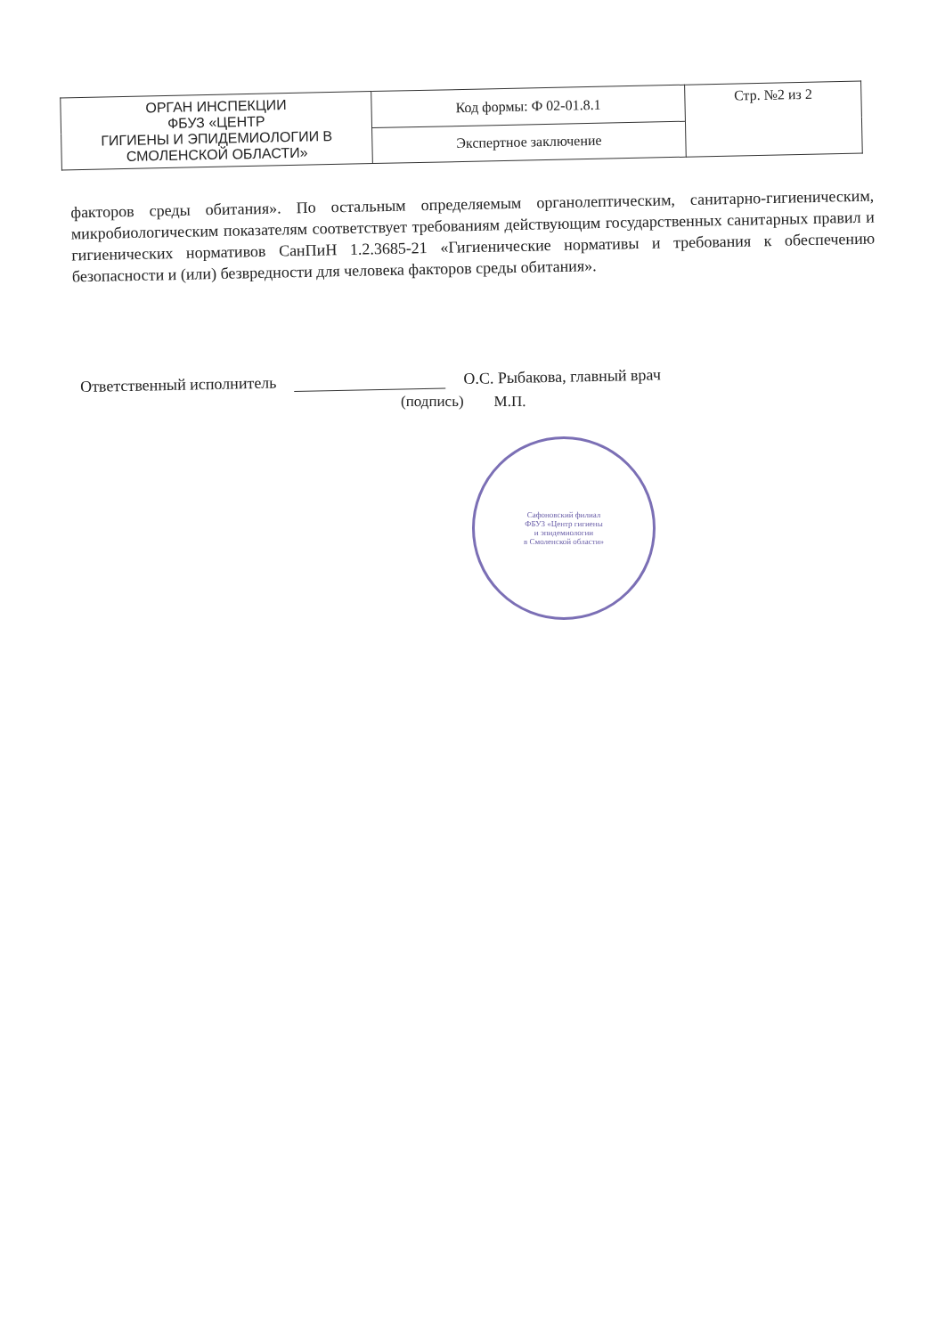| ОРГАН ИНСПЕКЦИИ ФБУЗ «ЦЕНТР ГИГИЕНЫ И ЭПИДЕМИОЛОГИИ В СМОЛЕНСКОЙ ОБЛАСТИ» | Код формы: Ф 02-01.8.1 | Стр. №2 из 2 |
| | Экспертное заключение | |
факторов среды обитания». По остальным определяемым органолептическим, санитарно-гигиеническим, микробиологическим показателям соответствует требованиям действующим государственных санитарных правил и гигиенических нормативов СанПиН 1.2.3685-21 «Гигиенические нормативы и требования к обеспечению безопасности и (или) безвредности для человека факторов среды обитания».
Ответственный исполнитель О.С. Рыбакова, главный врач
(подпись) М.П.
Сафоновский филиал
ФБУЗ «Центр гигиены
и эпидемиологии
в Смоленской области»